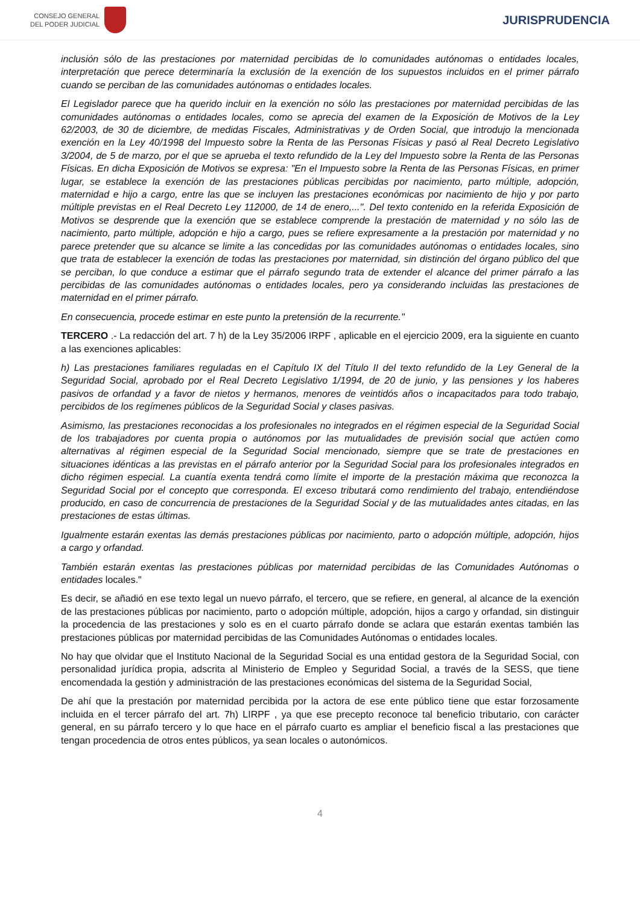CONSEJO GENERAL
DEL PODER JUDICIAL
JURISPRUDENCIA
inclusión sólo de las prestaciones por maternidad percibidas de lo comunidades autónomas o entidades locales, interpretación que perece determinaría la exclusión de la exención de los supuestos incluidos en el primer párrafo cuando se perciban de las comunidades autónomas o entidades locales.
El Legislador parece que ha querido incluir en la exención no sólo las prestaciones por maternidad percibidas de las comunidades autónomas o entidades locales, como se aprecia del examen de la Exposición de Motivos de la Ley 62/2003, de 30 de diciembre, de medidas Fiscales, Administrativas y de Orden Social, que introdujo la mencionada exención en la Ley 40/1998 del Impuesto sobre la Renta de las Personas Físicas y pasó al Real Decreto Legislativo 3/2004, de 5 de marzo, por el que se aprueba el texto refundido de la Ley del Impuesto sobre la Renta de las Personas Físicas. En dicha Exposición de Motivos se expresa: "En el Impuesto sobre la Renta de las Personas Físicas, en primer lugar, se establece la exención de las prestaciones públicas percibidas por nacimiento, parto múltiple, adopción, maternidad e hijo a cargo, entre las que se incluyen las prestaciones económicas por nacimiento de hijo y por parto múltiple previstas en el Real Decreto Ley 112000, de 14 de enero,...". Del texto contenido en la referida Exposición de Motivos se desprende que la exención que se establece comprende la prestación de maternidad y no sólo las de nacimiento, parto múltiple, adopción e hijo a cargo, pues se refiere expresamente a la prestación por maternidad y no parece pretender que su alcance se limite a las concedidas por las comunidades autónomas o entidades locales, sino que trata de establecer la exención de todas las prestaciones por maternidad, sin distinción del órgano público del que se perciban, lo que conduce a estimar que el párrafo segundo trata de extender el alcance del primer párrafo a las percibidas de las comunidades autónomas o entidades locales, pero ya considerando incluidas las prestaciones de maternidad en el primer párrafo.
En consecuencia, procede estimar en este punto la pretensión de la recurrente."
TERCERO .- La redacción del art. 7 h) de la Ley 35/2006 IRPF , aplicable en el ejercicio 2009, era la siguiente en cuanto a las exenciones aplicables:
h) Las prestaciones familiares reguladas en el Capítulo IX del Título II del texto refundido de la Ley General de la Seguridad Social, aprobado por el Real Decreto Legislativo 1/1994, de 20 de junio, y las pensiones y los haberes pasivos de orfandad y a favor de nietos y hermanos, menores de veintidós años o incapacitados para todo trabajo, percibidos de los regímenes públicos de la Seguridad Social y clases pasivas.
Asimismo, las prestaciones reconocidas a los profesionales no integrados en el régimen especial de la Seguridad Social de los trabajadores por cuenta propia o autónomos por las mutualidades de previsión social que actúen como alternativas al régimen especial de la Seguridad Social mencionado, siempre que se trate de prestaciones en situaciones idénticas a las previstas en el párrafo anterior por la Seguridad Social para los profesionales integrados en dicho régimen especial. La cuantía exenta tendrá como límite el importe de la prestación máxima que reconozca la Seguridad Social por el concepto que corresponda. El exceso tributará como rendimiento del trabajo, entendiéndose producido, en caso de concurrencia de prestaciones de la Seguridad Social y de las mutualidades antes citadas, en las prestaciones de estas últimas.
Igualmente estarán exentas las demás prestaciones públicas por nacimiento, parto o adopción múltiple, adopción, hijos a cargo y orfandad.
También estarán exentas las prestaciones públicas por maternidad percibidas de las Comunidades Autónomas o entidades locales."
Es decir, se añadió en ese texto legal un nuevo párrafo, el tercero, que se refiere, en general, al alcance de la exención de las prestaciones públicas por nacimiento, parto o adopción múltiple, adopción, hijos a cargo y orfandad, sin distinguir la procedencia de las prestaciones y solo es en el cuarto párrafo donde se aclara que estarán exentas también las prestaciones públicas por maternidad percibidas de las Comunidades Autónomas o entidades locales.
No hay que olvidar que el Instituto Nacional de la Seguridad Social es una entidad gestora de la Seguridad Social, con personalidad jurídica propia, adscrita al Ministerio de Empleo y Seguridad Social, a través de la SESS, que tiene encomendada la gestión y administración de las prestaciones económicas del sistema de la Seguridad Social,
De ahí que la prestación por maternidad percibida por la actora de ese ente público tiene que estar forzosamente incluida en el tercer párrafo del art. 7h) LIRPF , ya que ese precepto reconoce tal beneficio tributario, con carácter general, en su párrafo tercero y lo que hace en el párrafo cuarto es ampliar el beneficio fiscal a las prestaciones que tengan procedencia de otros entes públicos, ya sean locales o autonómicos.
4